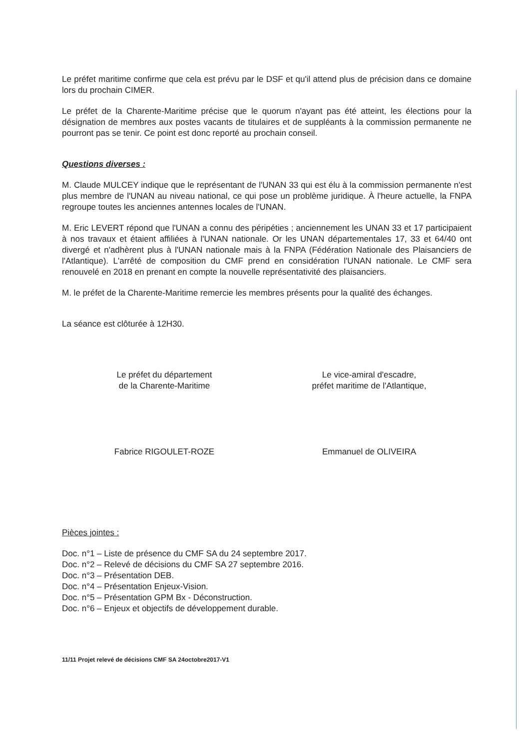Le préfet maritime confirme que cela est prévu par le DSF et qu'il attend plus de précision dans ce domaine lors du prochain CIMER.
Le préfet de la Charente-Maritime précise que le quorum n'ayant pas été atteint, les élections pour la désignation de membres aux postes vacants de titulaires et de suppléants à la commission permanente ne pourront pas se tenir. Ce point est donc reporté au prochain conseil.
Questions diverses :
M. Claude MULCEY indique que le représentant de l'UNAN 33 qui est élu à la commission permanente n'est plus membre de l'UNAN au niveau national, ce qui pose un problème juridique. À l'heure actuelle, la FNPA regroupe toutes les anciennes antennes locales de l'UNAN.
M. Eric LEVERT répond que l'UNAN a connu des péripéties ; anciennement les UNAN 33 et 17 participaient à nos travaux et étaient affiliées à l'UNAN nationale. Or les UNAN départementales 17, 33 et 64/40 ont divergé et n'adhèrent plus à l'UNAN nationale mais à la FNPA (Fédération Nationale des Plaisanciers de l'Atlantique). L'arrêté de composition du CMF prend en considération l'UNAN nationale. Le CMF sera renouvelé en 2018 en prenant en compte la nouvelle représentativité des plaisanciers.
M. le préfet de la Charente-Maritime remercie les membres présents pour la qualité des échanges.
La séance est clôturée à 12H30.
Le préfet du département
de la Charente-Maritime
Fabrice RIGOULET-ROZE
Le vice-amiral d'escadre,
préfet maritime de l'Atlantique,
Emmanuel de OLIVEIRA
Pièces jointes :
Doc. n°1 – Liste de présence du CMF SA du 24 septembre 2017.
Doc. n°2 – Relevé de décisions du CMF SA 27 septembre 2016.
Doc. n°3 – Présentation DEB.
Doc. n°4 – Présentation Enjeux-Vision.
Doc. n°5 – Présentation GPM Bx - Déconstruction.
Doc. n°6 – Enjeux et objectifs de développement durable.
11/11 Projet relevé de décisions CMF SA 24octobre2017-V1